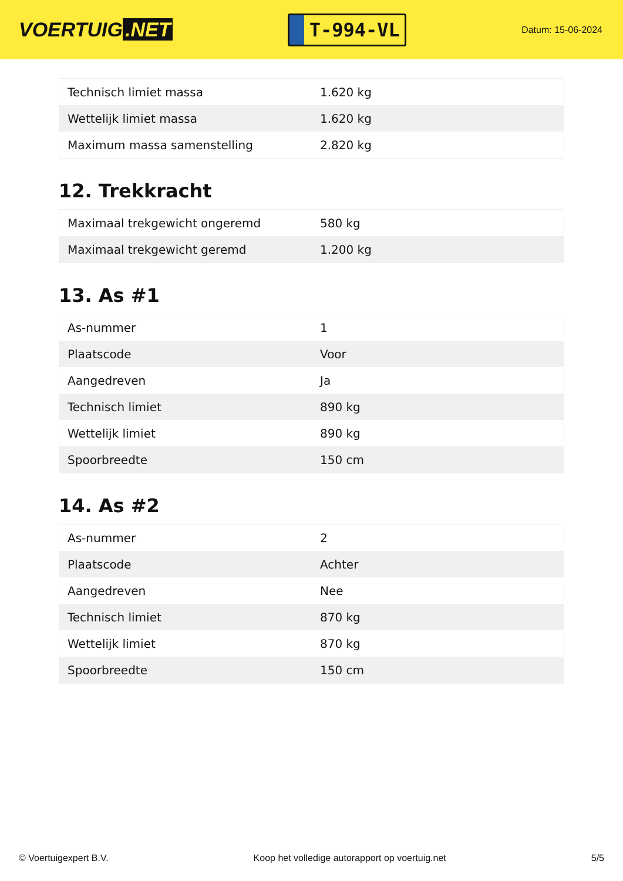VOERTUIG.NET
T-994-VL
Datum: 15-06-2024
| Technisch limiet massa | 1.620 kg |
| Wettelijk limiet massa | 1.620 kg |
| Maximum massa samenstelling | 2.820 kg |
12. Trekkracht
| Maximaal trekgewicht ongeremd | 580 kg |
| Maximaal trekgewicht geremd | 1.200 kg |
13. As #1
| As-nummer | 1 |
| Plaatscode | Voor |
| Aangedreven | Ja |
| Technisch limiet | 890 kg |
| Wettelijk limiet | 890 kg |
| Spoorbreedte | 150 cm |
14. As #2
| As-nummer | 2 |
| Plaatscode | Achter |
| Aangedreven | Nee |
| Technisch limiet | 870 kg |
| Wettelijk limiet | 870 kg |
| Spoorbreedte | 150 cm |
© Voertuigexpert B.V. Koop het volledige autorapport op voertuig.net 5/5